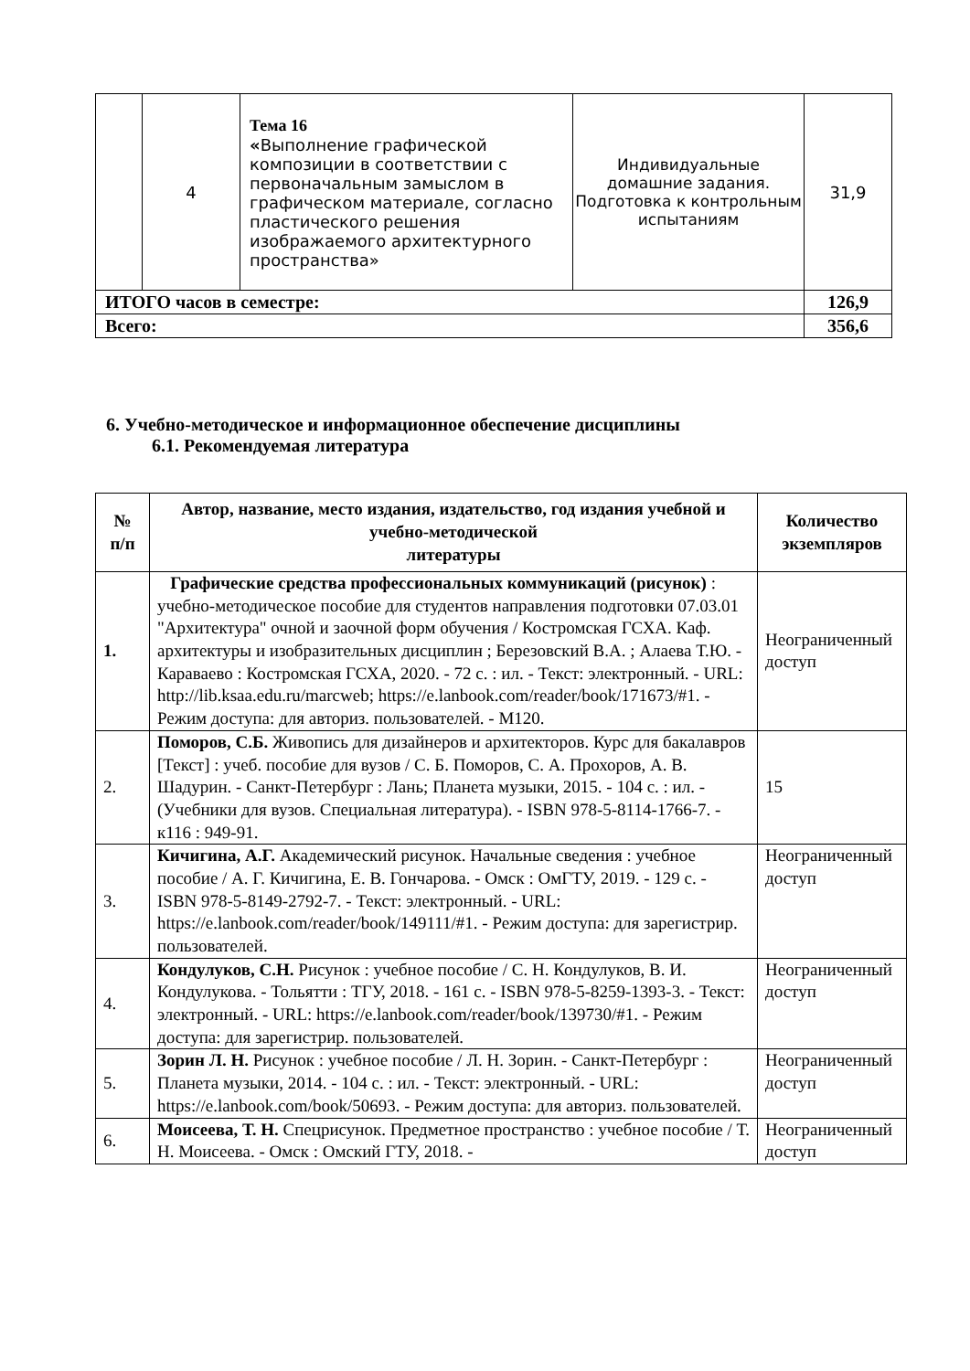| | 4 | Тема 16 « Выполнение графической композиции в соответствии с первоначальным замыслом в графическом материале, согласно пластического решения изображаемого архитектурного пространства» | Индивидуальные домашние задания. Подготовка к контрольным испытаниям | 31,9 |
| ИТОГО часов в семестре: | | | | 126,9 |
| Всего: | | | | 356,6 |
6. Учебно-методическое и информационное обеспечение дисциплины
6.1. Рекомендуемая литература
| № п/п | Автор, название, место издания, издательство, год издания учебной и учебно-методической литературы | Количество экземпляров |
| --- | --- | --- |
| 1. | Графические средства профессиональных коммуникаций (рисунок) : учебно-методическое пособие для студентов направления подготовки 07.03.01 "Архитектура" очной и заочной форм обучения / Костромская ГСХА. Каф. архитектуры и изобразительных дисциплин ; Березовский В.А. ; Алаева Т.Ю. - Караваево : Костромская ГСХА, 2020. - 72 с. : ил. - Текст: электронный. - URL: http://lib.ksaa.edu.ru/marcweb; https://e.lanbook.com/reader/book/171673/#1. - Режим доступа: для авториз. пользователей. - М120. | Неограниченный доступ |
| 2. | Поморов, С.Б. Живопись для дизайнеров и архитекторов. Курс для бакалавров [Текст] : учеб. пособие для вузов / С. Б. Поморов, С. А. Прохоров, А. В. Шадурин. - Санкт-Петербург : Лань; Планета музыки, 2015. - 104 с. : ил. - (Учебники для вузов. Специальная литература). - ISBN 978-5-8114-1766-7. - к116 : 949-91. | 15 |
| 3. | Кичигина, А.Г. Академический рисунок. Начальные сведения : учебное пособие / А. Г. Кичигина, Е. В. Гончарова. - Омск : ОмГТУ, 2019. - 129 с. - ISBN 978-5-8149-2792-7. - Текст: электронный. - URL: https://e.lanbook.com/reader/book/149111/#1. - Режим доступа: для зарегистрир. пользователей. | Неограниченный доступ |
| 4. | Кондулуков, С.Н. Рисунок : учебное пособие / С. Н. Кондулуков, В. И. Кондулукова. - Тольятти : ТГУ, 2018. - 161 с. - ISBN 978-5-8259-1393-3. - Текст: электронный. - URL: https://e.lanbook.com/reader/book/139730/#1. - Режим доступа: для зарегистрир. пользователей. | Неограниченный доступ |
| 5. | Зорин Л. Н. Рисунок : учебное пособие / Л. Н. Зорин. - Санкт-Петербург : Планета музыки, 2014. - 104 с. : ил. - Текст: электронный. - URL: https://e.lanbook.com/book/50693. - Режим доступа: для авториз. пользователей. | Неограниченный доступ |
| 6. | Моисеева, Т. Н. Спецрисунок. Предметное пространство : учебное пособие / Т. Н. Моисеева. - Омск : Омский ГТУ, 2018. - | Неограниченный доступ |